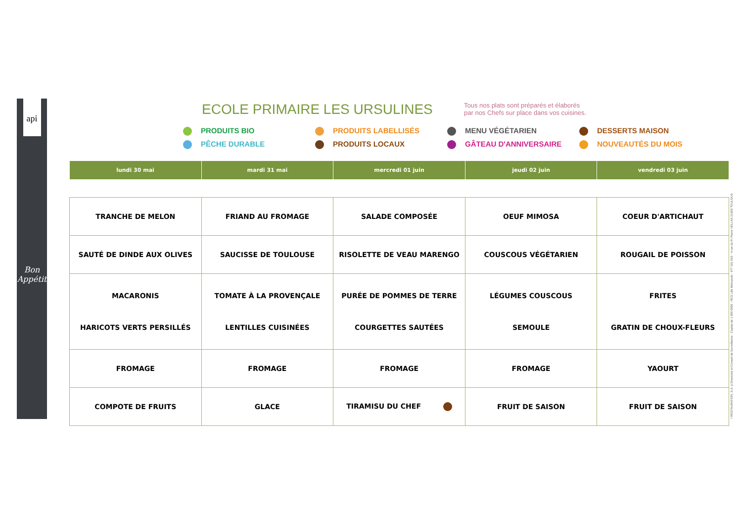api
Bon Appétit
ECOLE PRIMAIRE LES URSULINES
Tous nos plats sont préparés et élaborés
par nos Chefs sur place dans vos cuisines.
PRODUITS BIO PRODUITS LABELLISÉS MENU VÉGÉTARIEN DESSERTS MAISON PÊCHE DURABLE PRODUITS LOCAUX GÂTEAU D'ANNIVERSAIRE NOUVEAUTÉS DU MOIS
| lundi 30 mai | mardi 31 mai | mercredi 01 juin | jeudi 02 juin | vendredi 03 juin |
| --- | --- | --- | --- | --- |
| TRANCHE DE MELON | FRIAND AU FROMAGE | SALADE COMPOSÉE | OEUF MIMOSA | COEUR D'ARTICHAUT |
| SAUTÉ DE DINDE AUX OLIVES | SAUCISSE DE TOULOUSE | RISOLETTE DE VEAU MARENGO | COUSCOUS VÉGÉTARIEN | ROUGAIL DE POISSON |
| MACARONIS HARICOTS VERTS PERSILLÉS | TOMATE À LA PROVENÇALE LENTILLES CUISINÉES | PURÉE DE POMMES DE TERRE COURGETTES SAUTÉES | LÉGUMES COUSCOUS SEMOULE | FRITES GRATIN DE CHOUX-FLEURS |
| FROMAGE | FROMAGE | FROMAGE | FROMAGE | YAOURT |
| COMPOTE DE FRUITS | GLACE | TIRAMISU DU CHEF | FRUIT DE SAISON | FRUIT DE SAISON |
I RESTAURATION, S.A. à Directoire et Conseil de Surveillance - Capital de 1 000 000€ - RCS Lille Métropole : 477 181 010 - 4 rue du Pr Pierre VELLAS 31300 TOULOUS